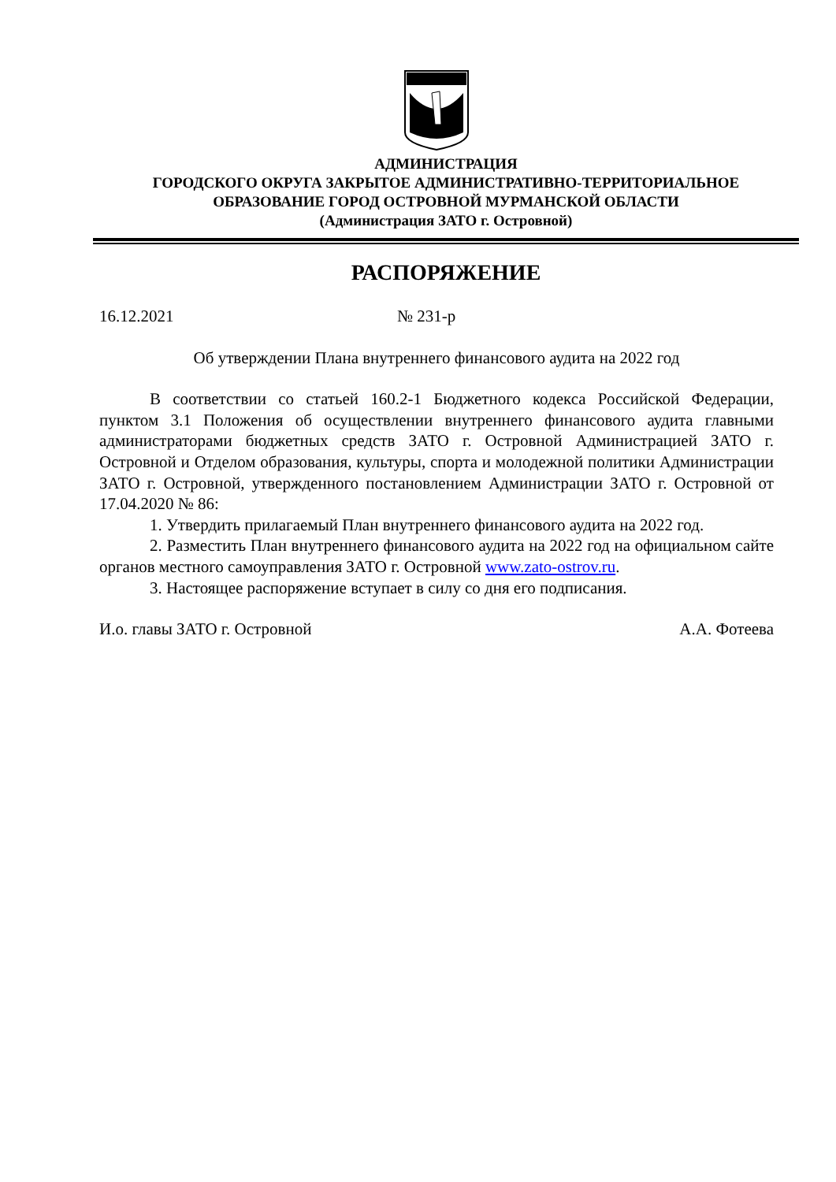АДМИНИСТРАЦИЯ
ГОРОДСКОГО ОКРУГА ЗАКРЫТОЕ АДМИНИСТРАТИВНО-ТЕРРИТОРИАЛЬНОЕ
ОБРАЗОВАНИЕ ГОРОД ОСТРОВНОЙ МУРМАНСКОЙ ОБЛАСТИ
(Администрация ЗАТО г. Островной)
РАСПОРЯЖЕНИЕ
16.12.2021 № 231-р
Об утверждении Плана внутреннего финансового аудита на 2022 год
В соответствии со статьей 160.2-1 Бюджетного кодекса Российской Федерации, пунктом 3.1 Положения об осуществлении внутреннего финансового аудита главными администраторами бюджетных средств ЗАТО г. Островной Администрацией ЗАТО г. Островной и Отделом образования, культуры, спорта и молодежной политики Администрации ЗАТО г. Островной, утвержденного постановлением Администрации ЗАТО г. Островной от 17.04.2020 № 86:
1. Утвердить прилагаемый План внутреннего финансового аудита на 2022 год.
2. Разместить План внутреннего финансового аудита на 2022 год на официальном сайте органов местного самоуправления ЗАТО г. Островной www.zato-ostrov.ru.
3. Настоящее распоряжение вступает в силу со дня его подписания.
И.о. главы ЗАТО г. Островной А.А. Фотеева